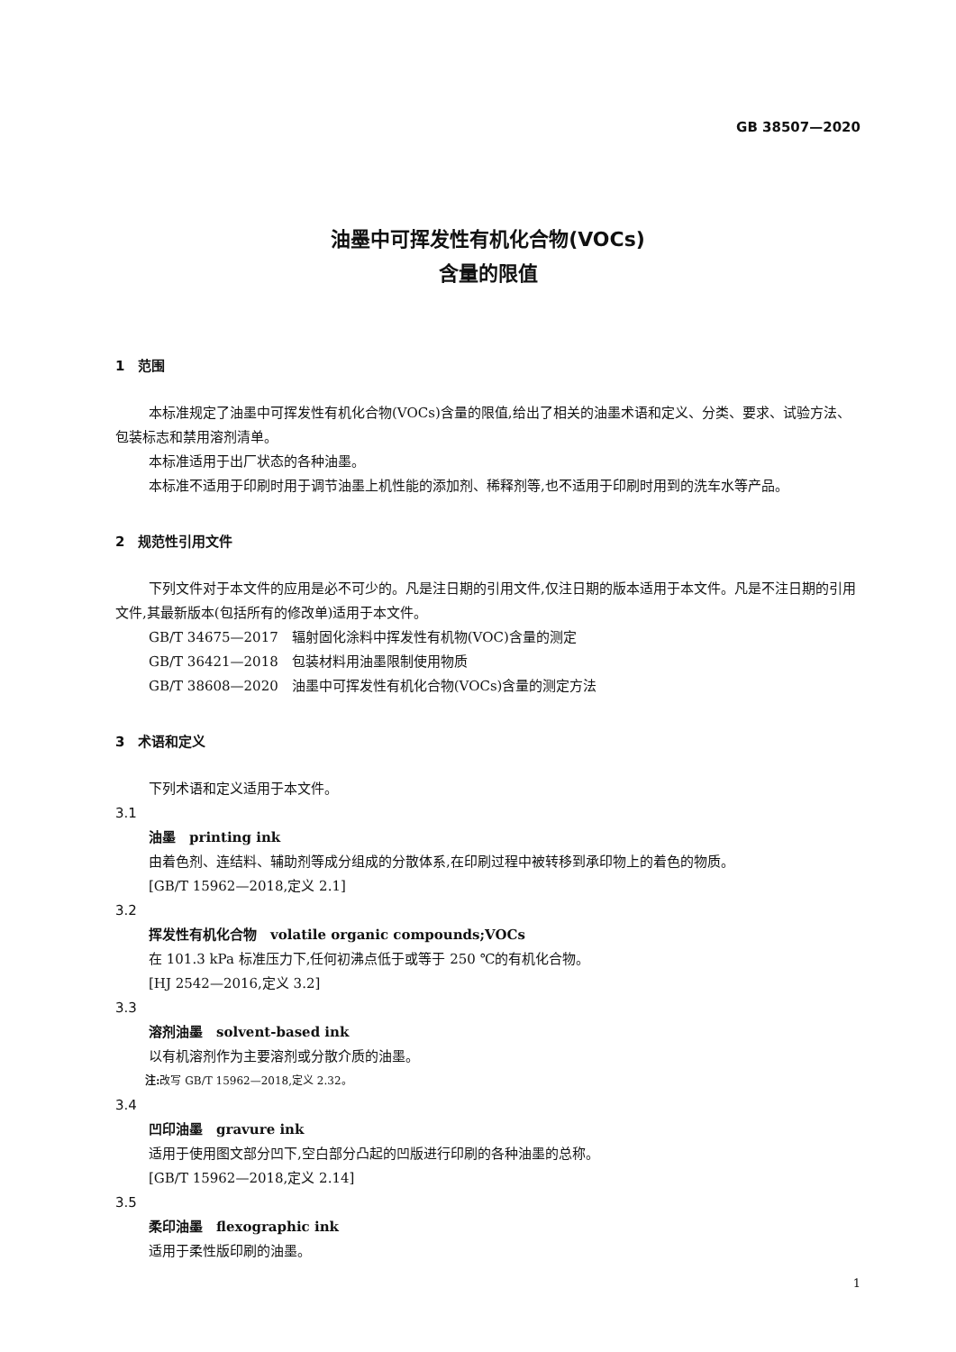GB 38507—2020
油墨中可挥发性有机化合物(VOCs)
含量的限值
1　范围
本标准规定了油墨中可挥发性有机化合物(VOCs)含量的限值,给出了相关的油墨术语和定义、分类、要求、试验方法、包装标志和禁用溶剂清单。
本标准适用于出厂状态的各种油墨。
本标准不适用于印刷时用于调节油墨上机性能的添加剂、稀释剂等,也不适用于印刷时用到的洗车水等产品。
2　规范性引用文件
下列文件对于本文件的应用是必不可少的。凡是注日期的引用文件,仅注日期的版本适用于本文件。凡是不注日期的引用文件,其最新版本(包括所有的修改单)适用于本文件。
GB/T 34675—2017　辐射固化涂料中挥发性有机物(VOC)含量的测定
GB/T 36421—2018　包装材料用油墨限制使用物质
GB/T 38608—2020　油墨中可挥发性有机化合物(VOCs)含量的测定方法
3　术语和定义
下列术语和定义适用于本文件。
3.1
油墨　printing ink
由着色剂、连结料、辅助剂等成分组成的分散体系,在印刷过程中被转移到承印物上的着色的物质。
[GB/T 15962—2018,定义 2.1]
3.2
挥发性有机化合物　volatile organic compounds;VOCs
在 101.3 kPa 标准压力下,任何初沸点低于或等于 250 ℃的有机化合物。
[HJ 2542—2016,定义 3.2]
3.3
溶剂油墨　solvent-based ink
以有机溶剂作为主要溶剂或分散介质的油墨。
注: 改写 GB/T 15962—2018,定义 2.32。
3.4
凹印油墨　gravure ink
适用于使用图文部分凹下,空白部分凸起的凹版进行印刷的各种油墨的总称。
[GB/T 15962—2018,定义 2.14]
3.5
柔印油墨　flexographic ink
适用于柔性版印刷的油墨。
1